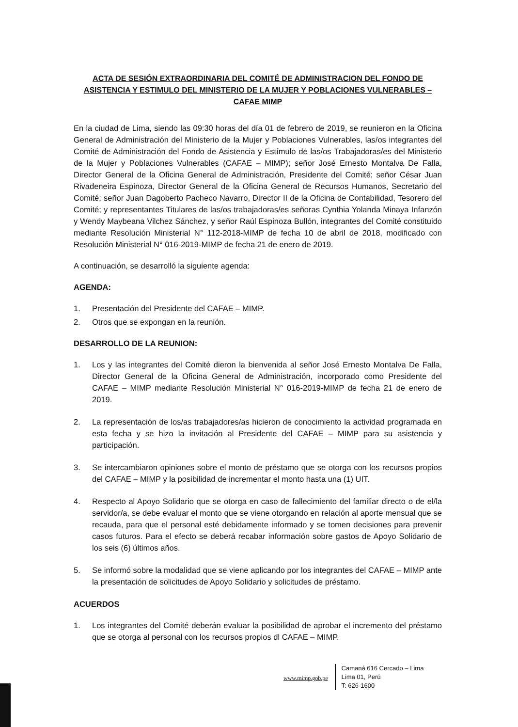ACTA DE SESIÓN EXTRAORDINARIA DEL COMITÉ DE ADMINISTRACION DEL FONDO DE ASISTENCIA Y ESTIMULO DEL MINISTERIO DE LA MUJER Y POBLACIONES VULNERABLES – CAFAE MIMP
En la ciudad de Lima, siendo las 09:30 horas del día 01 de febrero de 2019, se reunieron en la Oficina General de Administración del Ministerio de la Mujer y Poblaciones Vulnerables, las/os integrantes del Comité de Administración del Fondo de Asistencia y Estímulo de las/os Trabajadoras/es del Ministerio de la Mujer y Poblaciones Vulnerables (CAFAE – MIMP); señor José Ernesto Montalva De Falla, Director General de la Oficina General de Administración, Presidente del Comité; señor César Juan Rivadeneira Espinoza, Director General de la Oficina General de Recursos Humanos, Secretario del Comité; señor Juan Dagoberto Pacheco Navarro, Director II de la Oficina de Contabilidad, Tesorero del Comité; y representantes Titulares de las/os trabajadoras/es señoras Cynthia Yolanda Minaya Infanzón y Wendy Maybeana Vilchez Sánchez, y señor Raúl Espinoza Bullón, integrantes del Comité constituido mediante Resolución Ministerial N° 112-2018-MIMP de fecha 10 de abril de 2018, modificado con Resolución Ministerial N° 016-2019-MIMP de fecha 21 de enero de 2019.
A continuación, se desarrolló la siguiente agenda:
AGENDA:
1. Presentación del Presidente del CAFAE – MIMP.
2. Otros que se expongan en la reunión.
DESARROLLO DE LA REUNION:
1. Los y las integrantes del Comité dieron la bienvenida al señor José Ernesto Montalva De Falla, Director General de la Oficina General de Administración, incorporado como Presidente del CAFAE – MIMP mediante Resolución Ministerial N° 016-2019-MIMP de fecha 21 de enero de 2019.
2. La representación de los/as trabajadores/as hicieron de conocimiento la actividad programada en esta fecha y se hizo la invitación al Presidente del CAFAE – MIMP para su asistencia y participación.
3. Se intercambiaron opiniones sobre el monto de préstamo que se otorga con los recursos propios del CAFAE – MIMP y la posibilidad de incrementar el monto hasta una (1) UIT.
4. Respecto al Apoyo Solidario que se otorga en caso de fallecimiento del familiar directo o de el/la servidor/a, se debe evaluar el monto que se viene otorgando en relación al aporte mensual que se recauda, para que el personal esté debidamente informado y se tomen decisiones para prevenir casos futuros. Para el efecto se deberá recabar información sobre gastos de Apoyo Solidario de los seis (6) últimos años.
5. Se informó sobre la modalidad que se viene aplicando por los integrantes del CAFAE – MIMP ante la presentación de solicitudes de Apoyo Solidario y solicitudes de préstamo.
ACUERDOS
1. Los integrantes del Comité deberán evaluar la posibilidad de aprobar el incremento del préstamo que se otorga al personal con los recursos propios dl CAFAE – MIMP.
www.mimp.gob.pe
Camaná 616 Cercado – Lima
Lima 01, Perú
T: 626-1600